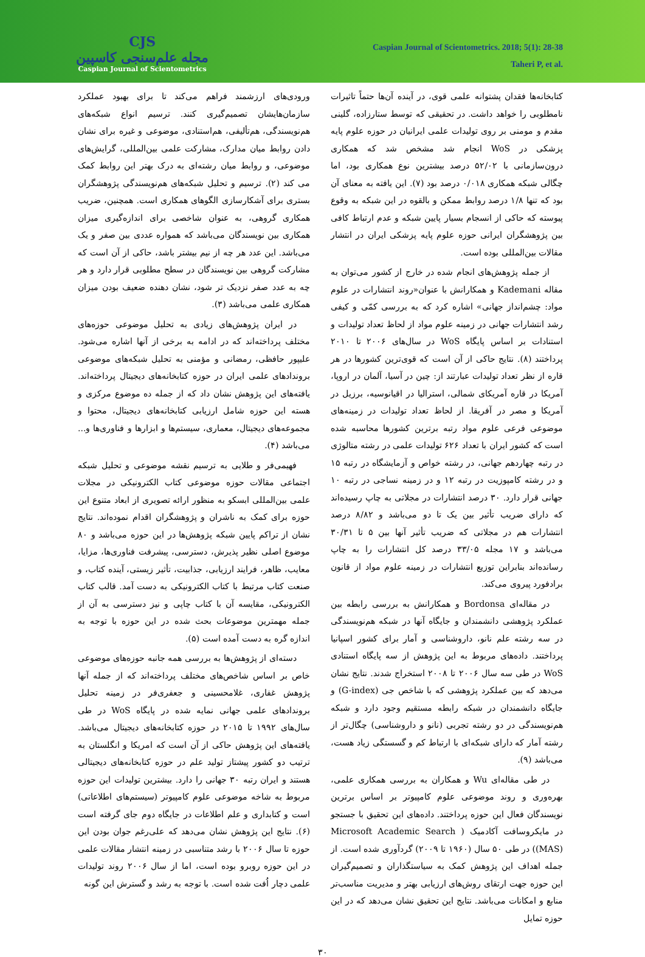CJS
مجله علم‌سنجی کاسپین
Caspian Journal of Scientometrics
Caspian Journal of Scientometrics. 2018; 5(1): 28-38
Taheri P, et al.
ورودی‌های ارزشمند فراهم می‌کند تا برای بهبود عملکرد سازمان‌هایشان تصمیم‌گیری کنند. ترسیم انواع شبکه‌های هم‌نویسندگی، هم‌تألیفی، هم‌استنادی، موضوعی و غیره برای نشان دادن روابط میان مدارک، مشارکت علمی بین‌المللی، گرایش‌های موضوعی، و روابط میان رشته‌ای به درک بهتر این روابط کمک می کند (۲). ترسیم و تحلیل شبکه‌های هم‌نویسندگی پژوهشگران بستری برای آشکارسازی الگوهای همکاری است. همچنین، ضریب همکاری گروهی، به عنوان شاخصی برای اندازه‌گیری میزان همکاری بین نویسندگان می‌باشد که همواره عددی بین صفر و یک می‌باشد. این عدد هر چه از نیم بیشتر باشد، حاکی از آن است که مشارکت گروهی بین نویسندگان در سطح مطلوبی قرار دارد و هر چه به عدد صفر نزدیک تر شود، نشان دهنده ضعیف بودن میزان همکاری علمی می‌باشد (۳).
در ایران پژوهش‌های زیادی به تحلیل موضوعی حوزه‌های مختلف پرداخته‌اند که در ادامه به برخی از آنها اشاره می‌شود. علیپور حافظی، رمضانی و مؤمنی به تحلیل شبکه‌های موضوعی بروندادهای علمی ایران در حوزه کتابخانه‌های دیجیتال پرداخته‌اند. یافته‌های این پژوهش نشان داد که از جمله ده موضوع مرکزی و هسته این حوزه شامل ارزیابی کتابخانه‌های دیجیتال، محتوا و مجموعه‌های دیجیتال، معماری، سیستم‌ها و ابزارها و فناوری‌ها و... می‌باشد (۴).
فهیمی‌فر و طلایی به ترسیم نقشه موضوعی و تحلیل شبکه اجتماعی مقالات حوزه موضوعی کتاب الکترونیکی در مجلات علمی بین‌المللی ابسکو به منظور ارائه تصویری از ابعاد متنوع این حوزه برای کمک به ناشران و پژوهشگران اقدام نموده‌اند. نتایج نشان از تراکم پایین شبکه پژوهش‌ها در این حوزه می‌باشد و ۸۰ موضوع اصلی نظیر پذیرش، دسترسی، پیشرفت فناوری‌ها، مزایا، معایب، ظاهر، فرایند ارزیابی، جذابیت، تأثیر زیستی، آینده کتاب، و صنعت کتاب مرتبط با کتاب الکترونیکی به دست آمد. قالب کتاب الکترونیکی، مقایسه آن با کتاب چاپی و نیز دسترسی به آن از جمله مهمترین موضوعات بحث شده در این حوزه با توجه به اندازه گره به دست آمده است (۵).
دسته‌ای از پژوهش‌ها به بررسی همه جانبه حوزه‌های موضوعی خاص بر اساس شاخص‌های مختلف پرداخته‌اند که از جمله آنها پژوهش غفاری، غلامحسینی و جعفری‌فر در زمینه تحلیل بروندادهای علمی جهانی نمایه شده در پایگاه WoS در طی سال‌های ۱۹۹۲ تا ۲۰۱۵ در حوزه کتابخانه‌های دیجیتال می‌باشد. یافته‌های این پژوهش حاکی از آن است که امریکا و انگلستان به ترتیب دو کشور پیشتاز تولید علم در حوزه کتابخانه‌های دیجیتالی هستند و ایران رتبه ۳۰ جهانی را دارد. بیشترین تولیدات این حوزه مربوط به شاخه موضوعی علوم کامپیوتر (سیستم‌های اطلاعاتی) است و کتابداری و علم اطلاعات در جایگاه دوم جای گرفته است (۶). نتایج این پژوهش نشان می‌دهد که علی‌رغم جوان بودن این حوزه تا سال ۲۰۰۶ با رشد متناسبی در زمینه انتشار مقالات علمی در این حوزه روبرو بوده است، اما از سال ۲۰۰۶ روند تولیدات علمی دچار اُفت شده است. با توجه به رشد و گسترش این گونه
کتابخانه‌ها فقدان پشتوانه علمی قوی، در آینده آن‌ها حتماً تاثیرات نامطلوبی را خواهد داشت. در تحقیقی که توسط ستارزاده، گلینی مقدم و مومنی بر روی تولیدات علمی ایرانیان در حوزه علوم پایه پزشکی در WoS انجام شد مشخص شد که همکاری درون‌سازمانی با ۵۲/۰۲ درصد بیشترین نوع همکاری بود، اما چگالی شبکه همکاری ۰/۰۱۸ درصد بود (۷). این یافته به معنای آن بود که تنها ۱/۸ درصد روابط ممکن و بالقوه در این شبکه به وقوع پیوسته که حاکی از انسجام بسیار پایین شبکه و عدم ارتباط کافی بین پژوهشگران ایرانی حوزه علوم پایه پزشکی ایران در انتشار مقالات بین‌المللی بوده است.
از جمله پژوهش‌های انجام شده در خارج از کشور می‌توان به مقاله Kademani و همکارانش با عنوان«روند انتشارات در علوم مواد: چشم‌انداز جهانی» اشاره کرد که به بررسی کمّی و کیفی رشد انتشارات جهانی در زمینه علوم مواد از لحاظ تعداد تولیدات و استنادات بر اساس پایگاه WoS در سال‌های ۲۰۰۶ تا ۲۰۱۰ پرداختند (۸). نتایج حاکی از آن است که قوی‌ترین کشورها در هر قاره از نظر تعداد تولیدات عبارتند از: چین در آسیا، آلمان در اروپا، آمریکا در قاره آمریکای شمالی، استرالیا در اقیانوسیه، برزیل در آمریکا و مصر در آفریقا. از لحاظ تعداد تولیدات در زمینه‌های موضوعی فرعی علوم مواد رتبه برترین کشورها محاسبه شده است که کشور ایران با تعداد ۶۲۶ تولیدات علمی در رشته متالوژی در رتبه چهاردهم جهانی، در رشته خواص و آزمایشگاه در رتبه ۱۵ و در رشته کامپوزیت در رتبه ۱۲ و در زمینه نساجی در رتبه ۱۰ جهانی قرار دارد. ۳۰ درصد انتشارات در مجلاتی به چاپ رسیده‌اند که دارای ضریب تأثیر بین یک تا دو می‌باشد و ۸/۸۲ درصد انتشارات هم در مجلاتی که ضریب تأثیر آنها بین ۵ تا ۳۰/۳۱ می‌باشد و ۱۷ مجله ۳۳/۰۵ درصد کل انتشارات را به چاپ رسانده‌اند بنابراین توزیع انتشارات در زمینه علوم مواد از قانون برادفورد پیروی می‌کند.
در مقاله‌ای Bordonsa و همکارانش به بررسی رابطه بین عملکرد پژوهشی دانشمندان و جایگاه آنها در شبکه هم‌نویسندگی در سه رشته علم نانو، داروشناسی و آمار برای کشور اسپانیا پرداختند. داده‌های مربوط به این پژوهش از سه پایگاه استنادی WoS در طی سه سال ۲۰۰۶ تا ۲۰۰۸ استخراج شدند. نتایج نشان می‌دهد که بین عملکرد پژوهشی که با شاخص جی (G-index) و جایگاه دانشمندان در شبکه رابطه مستقیم وجود دارد و شبکه هم‌نویسندگی در دو رشته تجربی (نانو و داروشناسی) چگال‌تر از رشته آمار که دارای شبکه‌ای با ارتباط کم و گسستگی زیاد هست، می‌باشد (۹).
در طی مقاله‌ای Wu و همکاران به بررسی همکاری علمی، بهره‌وری و روند موضوعی علوم کامپیوتر بر اساس برترین نویسندگان فعال این حوزه پرداختند. داده‌های این تحقیق با جستجو در مایکروسافت آکادمیک ( Microsoft Academic Search (MAS)) در طی ۵۰ سال (۱۹۶۰ تا ۲۰۰۹) گردآوری شده است. از جمله اهداف این پژوهش کمک به سیاستگذاران و تصمیم‌گیران این حوزه جهت ارتقای روش‌های ارزیابی بهتر و مدیریت مناسب‌تر منابع و امکانات می‌باشد. نتایج این تحقیق نشان می‌دهد که در این حوزه تمایل
۳۰